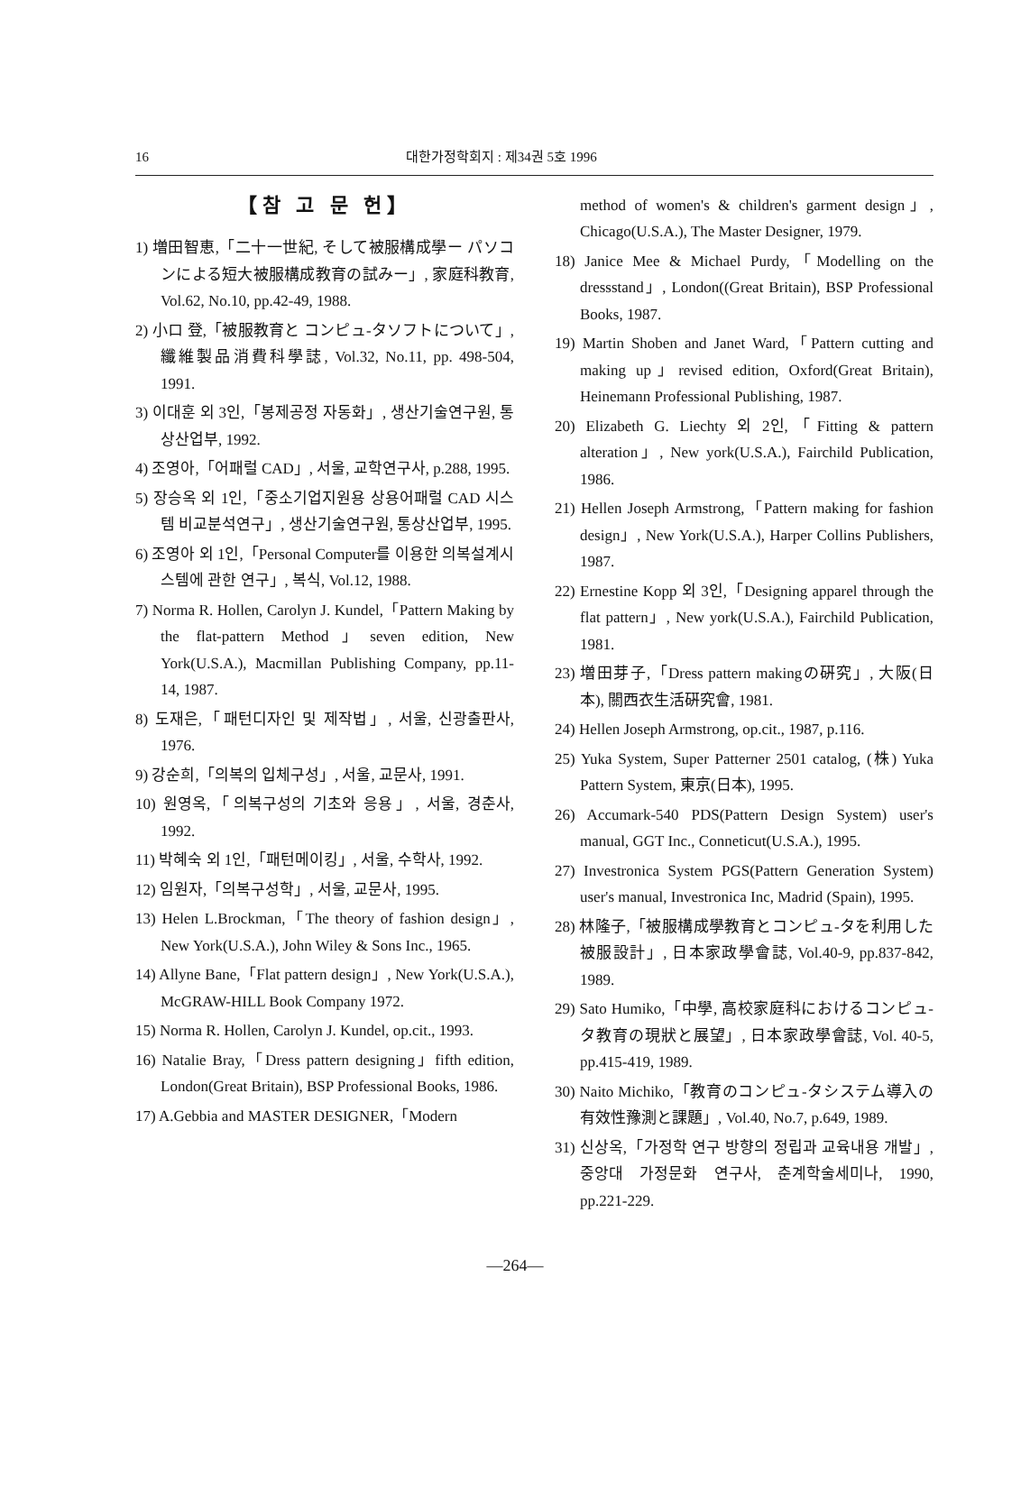16 대한가정학회지 : 제34권 5호 1996
【참 고 문 헌】
1) 増田智恵,「二十一世紀, そして被服構成學ー パソコンによる短大被服構成教育の試みー」, 家庭科教育, Vol.62, No.10, pp.42-49, 1988.
2) 小ロ 登,「被服教育と コンピュ-タソフトについて」, 纖維製品消費科學誌, Vol.32, No.11, pp. 498-504, 1991.
3) 이대훈 외 3인,「봉제공정 자동화」, 생산기술연구원, 통상산업부, 1992.
4) 조영아,「어패럴 CAD」, 서울, 교학연구사, p.288, 1995.
5) 장승옥 외 1인,「중소기업지원용 상용어패럴 CAD 시스템 비교분석연구」, 생산기술연구원, 통상산업부, 1995.
6) 조영아 외 1인,「Personal Computer를 이용한 의복설계시스템에 관한 연구」, 복식, Vol.12, 1988.
7) Norma R. Hollen, Carolyn J. Kundel,「Pattern Making by the flat-pattern Method」seven edition, New York(U.S.A.), Macmillan Publishing Company, pp.11-14, 1987.
8) 도재은,「패턴디자인 및 제작법」, 서울, 신광출판사, 1976.
9) 강순희,「의복의 입체구성」, 서울, 교문사, 1991.
10) 원영옥,「의복구성의 기초와 응용」, 서울, 경춘사, 1992.
11) 박혜숙 외 1인,「패턴메이킹」, 서울, 수학사, 1992.
12) 임원자,「의복구성학」, 서울, 교문사, 1995.
13) Helen L.Brockman,「The theory of fashion design」, New York(U.S.A.), John Wiley & Sons Inc., 1965.
14) Allyne Bane,「Flat pattern design」, New York(U.S.A.), McGRAW-HILL Book Company 1972.
15) Norma R. Hollen, Carolyn J. Kundel, op.cit., 1993.
16) Natalie Bray,「Dress pattern designing」fifth edition, London(Great Britain), BSP Professional Books, 1986.
17) A.Gebbia and MASTER DESIGNER,「Modern
method of women's & children's garment design」, Chicago(U.S.A.), The Master Designer, 1979.
18) Janice Mee & Michael Purdy,「Modelling on the dressstand」, London((Great Britain), BSP Professional Books, 1987.
19) Martin Shoben and Janet Ward,「Pattern cutting and making up」revised edition, Oxford(Great Britain), Heinemann Professional Publishing, 1987.
20) Elizabeth G. Liechty 외 2인,「Fitting & pattern alteration」, New york(U.S.A.), Fairchild Publication, 1986.
21) Hellen Joseph Armstrong,「Pattern making for fashion design」, New York(U.S.A.), Harper Collins Publishers, 1987.
22) Ernestine Kopp 외 3인,「Designing apparel through the flat pattern」, New york(U.S.A.), Fairchild Publication, 1981.
23) 増田芽子,「Dress pattern makingの硏究」, 大阪(日本), 關西衣生活硏究會, 1981.
24) Hellen Joseph Armstrong, op.cit., 1987, p.116.
25) Yuka System, Super Patterner 2501 catalog, (株) Yuka Pattern System, 東京(日本), 1995.
26) Accumark-540 PDS(Pattern Design System) user's manual, GGT Inc., Conneticut(U.S.A.), 1995.
27) Investronica System PGS(Pattern Generation System) user's manual, Investronica Inc, Madrid (Spain), 1995.
28) 林隆子,「被服構成學教育とコンピュ-タを利用した被服設計」, 日本家政學會誌, Vol.40-9, pp.837-842, 1989.
29) Sato Humiko,「中學, 高校家庭科におけるコンピュ-タ教育の現狀と展望」, 日本家政學會誌, Vol. 40-5, pp.415-419, 1989.
30) Naito Michiko,「教育のコンピュ-タシステム導入の有效性豫測と課題」, Vol.40, No.7, p.649, 1989.
31) 신상옥,「가정학 연구 방향의 정립과 교육내용 개발」, 중앙대 가정문화 연구사, 춘계학술세미나, 1990, pp.221-229.
—264—